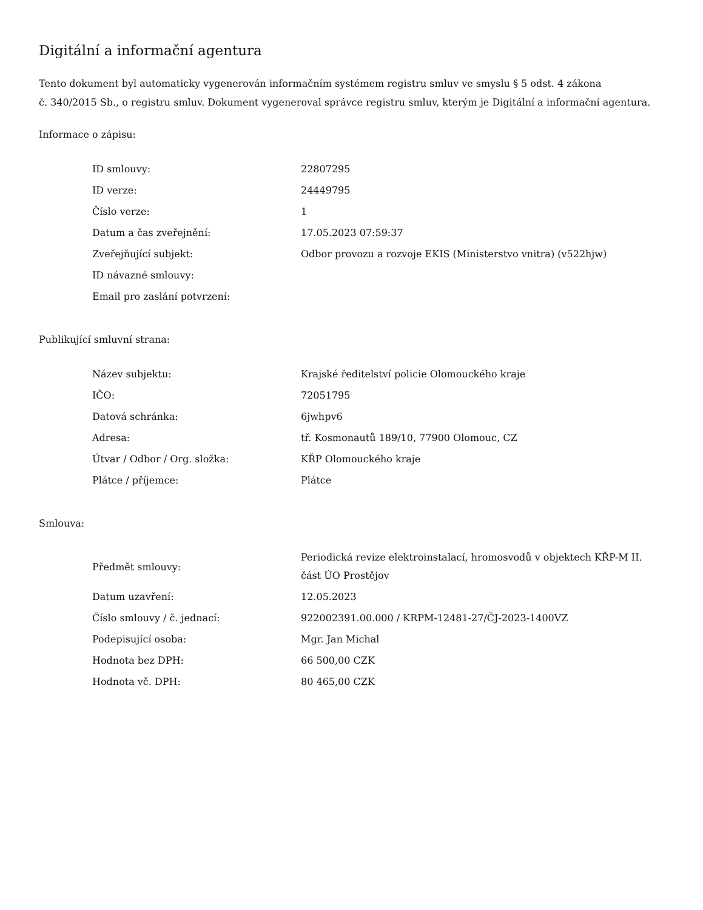Digitální a informační agentura
Tento dokument byl automaticky vygenerován informačním systémem registru smluv ve smyslu § 5 odst. 4 zákona
č. 340/2015 Sb., o registru smluv. Dokument vygeneroval správce registru smluv, kterým je Digitální a informační agentura.
Informace o zápisu:
| ID smlouvy: | 22807295 |
| ID verze: | 24449795 |
| Číslo verze: | 1 |
| Datum a čas zveřejnění: | 17.05.2023 07:59:37 |
| Zveřejňující subjekt: | Odbor provozu a rozvoje EKIS (Ministerstvo vnitra) (v522hjw) |
| ID návazné smlouvy: | |
| Email pro zaslání potvrzení: | |
Publikující smluvní strana:
| Název subjektu: | Krajské ředitelství policie Olomouckého kraje |
| IČO: | 72051795 |
| Datová schránka: | 6jwhpv6 |
| Adresa: | tř. Kosmonautů 189/10, 77900 Olomouc, CZ |
| Útvar / Odbor / Org. složka: | KŘP Olomouckého kraje |
| Plátce / příjemce: | Plátce |
Smlouva:
| Předmět smlouvy: | Periodická revize elektroinstalací, hromosvodů v objektech KŘP-M II. část ÚO Prostějov |
| Datum uzavření: | 12.05.2023 |
| Číslo smlouvy / č. jednací: | 922002391.00.000 / KRPM-12481-27/ČJ-2023-1400VZ |
| Podepisující osoba: | Mgr. Jan Michal |
| Hodnota bez DPH: | 66 500,00 CZK |
| Hodnota vč. DPH: | 80 465,00 CZK |